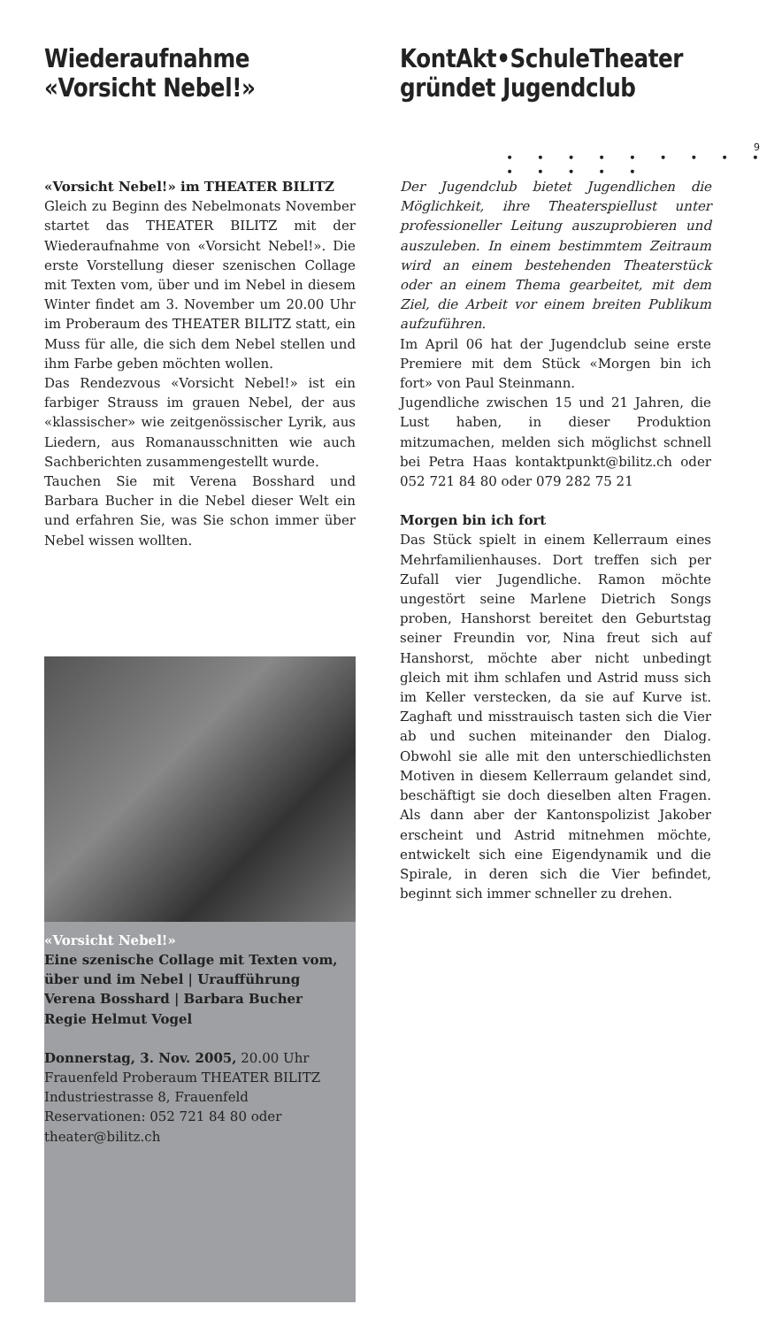9
• • • • • • • • • • • • • •
Wiederaufnahme
«Vorsicht Nebel!»
«Vorsicht Nebel!» im THEATER BILITZ
Gleich zu Beginn des Nebelmonats November startet das THEATER BILITZ mit der Wiederaufnahme von «Vorsicht Nebel!». Die erste Vorstellung dieser szenischen Collage mit Texten vom, über und im Nebel in diesem Winter findet am 3. November um 20.00 Uhr im Proberaum des THEATER BILITZ statt, ein Muss für alle, die sich dem Nebel stellen und ihm Farbe geben möchten wollen.
Das Rendezvous «Vorsicht Nebel!» ist ein farbiger Strauss im grauen Nebel, der aus «klassischer» wie zeitgenössischer Lyrik, aus Liedern, aus Romanausschnitten wie auch Sachberichten zusammengestellt wurde.
Tauchen Sie mit Verena Bosshard und Barbara Bucher in die Nebel dieser Welt ein und erfahren Sie, was Sie schon immer über Nebel wissen wollten.
«Vorsicht Nebel!»
Eine szenische Collage mit Texten vom, über und im Nebel | Uraufführung
Verena Bosshard | Barbara Bucher
Regie Helmut Vogel
Donnerstag, 3. Nov. 2005, 20.00 Uhr
Frauenfeld Proberaum THEATER BILITZ
Industriestrasse 8, Frauenfeld
Reservationen: 052 721 84 80 oder
theater@bilitz.ch
KontAkt•SchuleTheater
gründet Jugendclub
Der Jugendclub bietet Jugendlichen die Möglichkeit, ihre Theaterspiellust unter professioneller Leitung auszuprobieren und auszuleben. In einem bestimmtem Zeitraum wird an einem bestehenden Theaterstück oder an einem Thema gearbeitet, mit dem Ziel, die Arbeit vor einem breiten Publikum aufzuführen.
Im April 06 hat der Jugendclub seine erste Premiere mit dem Stück «Morgen bin ich fort» von Paul Steinmann.
Jugendliche zwischen 15 und 21 Jahren, die Lust haben, in dieser Produktion mitzumachen, melden sich möglichst schnell bei Petra Haas kontaktpunkt@bilitz.ch oder 052 721 84 80 oder 079 282 75 21
Morgen bin ich fort
Das Stück spielt in einem Kellerraum eines Mehrfamilienhauses. Dort treffen sich per Zufall vier Jugendliche. Ramon möchte ungestört seine Marlene Dietrich Songs proben, Hanshorst bereitet den Geburtstag seiner Freundin vor, Nina freut sich auf Hanshorst, möchte aber nicht unbedingt gleich mit ihm schlafen und Astrid muss sich im Keller verstecken, da sie auf Kurve ist. Zaghaft und misstrauisch tasten sich die Vier ab und suchen miteinander den Dialog. Obwohl sie alle mit den unterschiedlichsten Motiven in diesem Kellerraum gelandet sind, beschäftigt sie doch dieselben alten Fragen. Als dann aber der Kantonspolizist Jakober erscheint und Astrid mitnehmen möchte, entwickelt sich eine Eigendynamik und die Spirale, in deren sich die Vier befindet, beginnt sich immer schneller zu drehen.